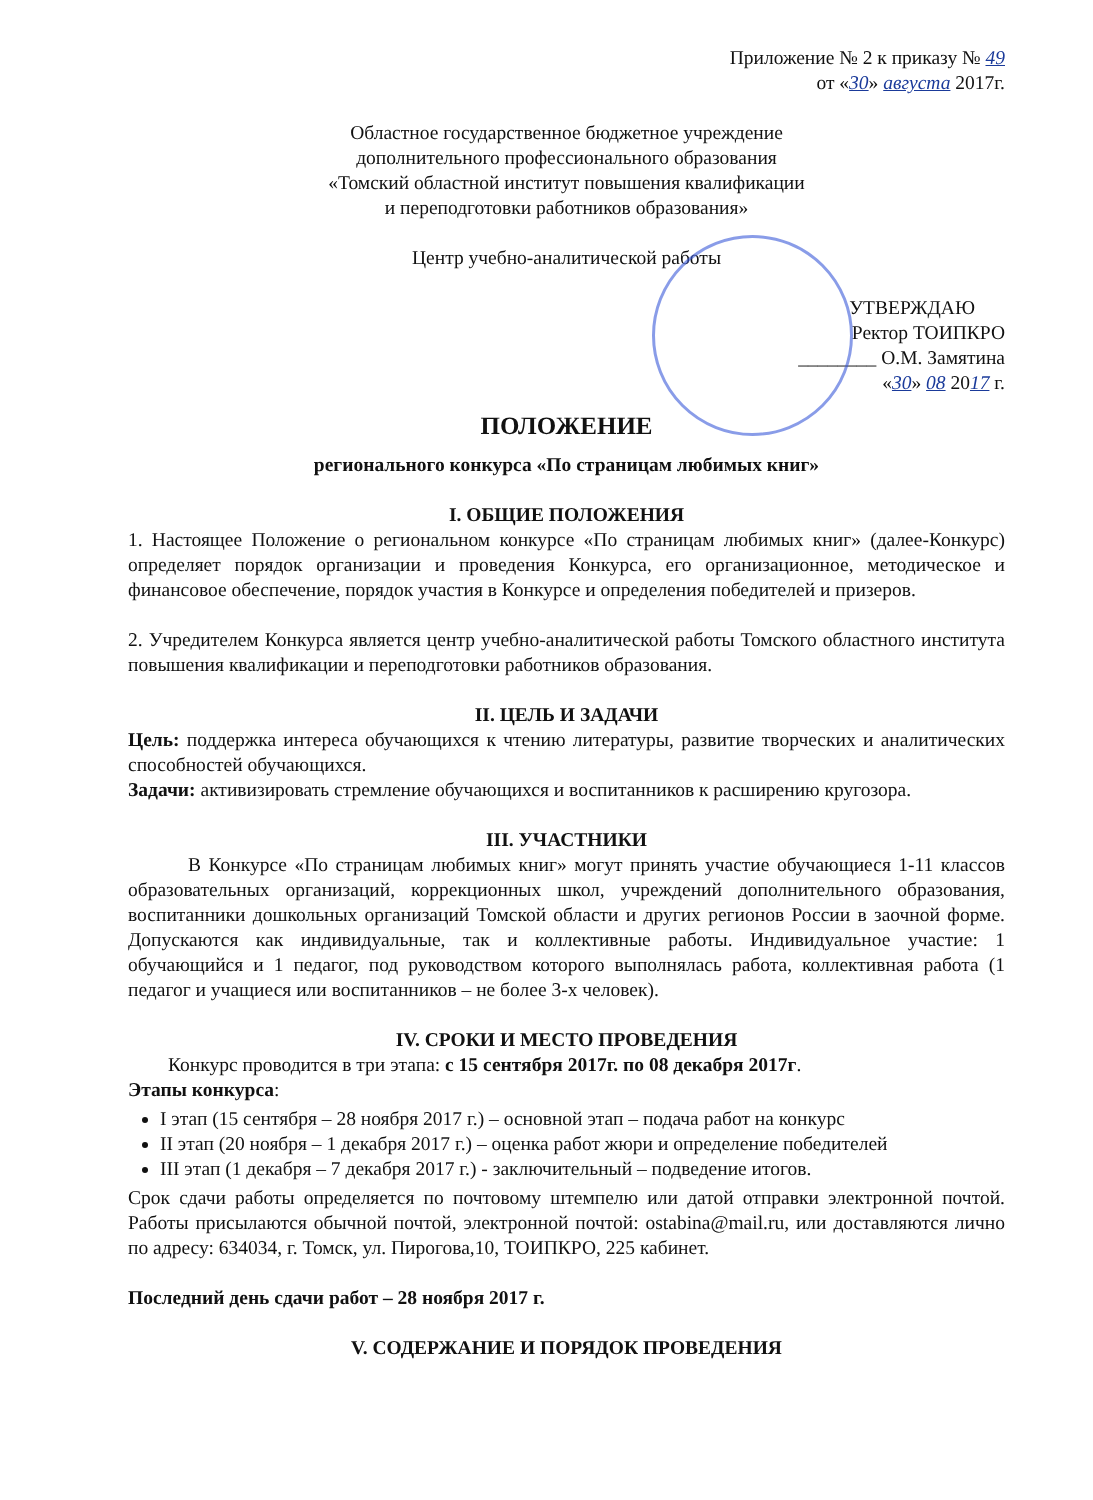Приложение № 2 к приказу № 49
от «30» августа 2017г.
Областное государственное бюджетное учреждение
дополнительного профессионального образования
«Томский областной институт повышения квалификации
и переподготовки работников образования»
Центр учебно-аналитической работы
УТВЕРЖДАЮ
Ректор ТОИПКРО
________ О.М. Замятина
«30» 08 2017 г.
ПОЛОЖЕНИЕ
регионального конкурса «По страницам любимых книг»
I. ОБЩИЕ ПОЛОЖЕНИЯ
1. Настоящее Положение о региональном конкурсе «По страницам любимых книг» (далее-Конкурс) определяет порядок организации и проведения Конкурса, его организационное, методическое и финансовое обеспечение, порядок участия в Конкурсе и определения победителей и призеров.
2. Учредителем Конкурса является центр учебно-аналитической работы Томского областного института повышения квалификации и переподготовки работников образования.
II. ЦЕЛЬ И ЗАДАЧИ
Цель: поддержка интереса обучающихся к чтению литературы, развитие творческих и аналитических способностей обучающихся.
Задачи: активизировать стремление обучающихся и воспитанников к расширению кругозора.
III. УЧАСТНИКИ
В Конкурсе «По страницам любимых книг» могут принять участие обучающиеся 1-11 классов образовательных организаций, коррекционных школ, учреждений дополнительного образования, воспитанники дошкольных организаций Томской области и других регионов России в заочной форме. Допускаются как индивидуальные, так и коллективные работы. Индивидуальное участие: 1 обучающийся и 1 педагог, под руководством которого выполнялась работа, коллективная работа (1 педагог и учащиеся или воспитанников – не более 3-х человек).
IV. СРОКИ И МЕСТО ПРОВЕДЕНИЯ
Конкурс проводится в три этапа: с 15 сентября 2017г. по 08 декабря 2017г.
Этапы конкурса:
I этап (15 сентября – 28 ноября 2017 г.) – основной этап – подача работ на конкурс
II этап (20 ноября – 1 декабря 2017 г.) – оценка работ жюри и определение победителей
III этап (1 декабря – 7 декабря 2017 г.) - заключительный – подведение итогов.
Срок сдачи работы определяется по почтовому штемпелю или датой отправки электронной почтой. Работы присылаются обычной почтой, электронной почтой: ostabina@mail.ru, или доставляются лично по адресу: 634034, г. Томск, ул. Пирогова,10, ТОИПКРО, 225 кабинет.
Последний день сдачи работ – 28 ноября 2017 г.
V. СОДЕРЖАНИЕ И ПОРЯДОК ПРОВЕДЕНИЯ